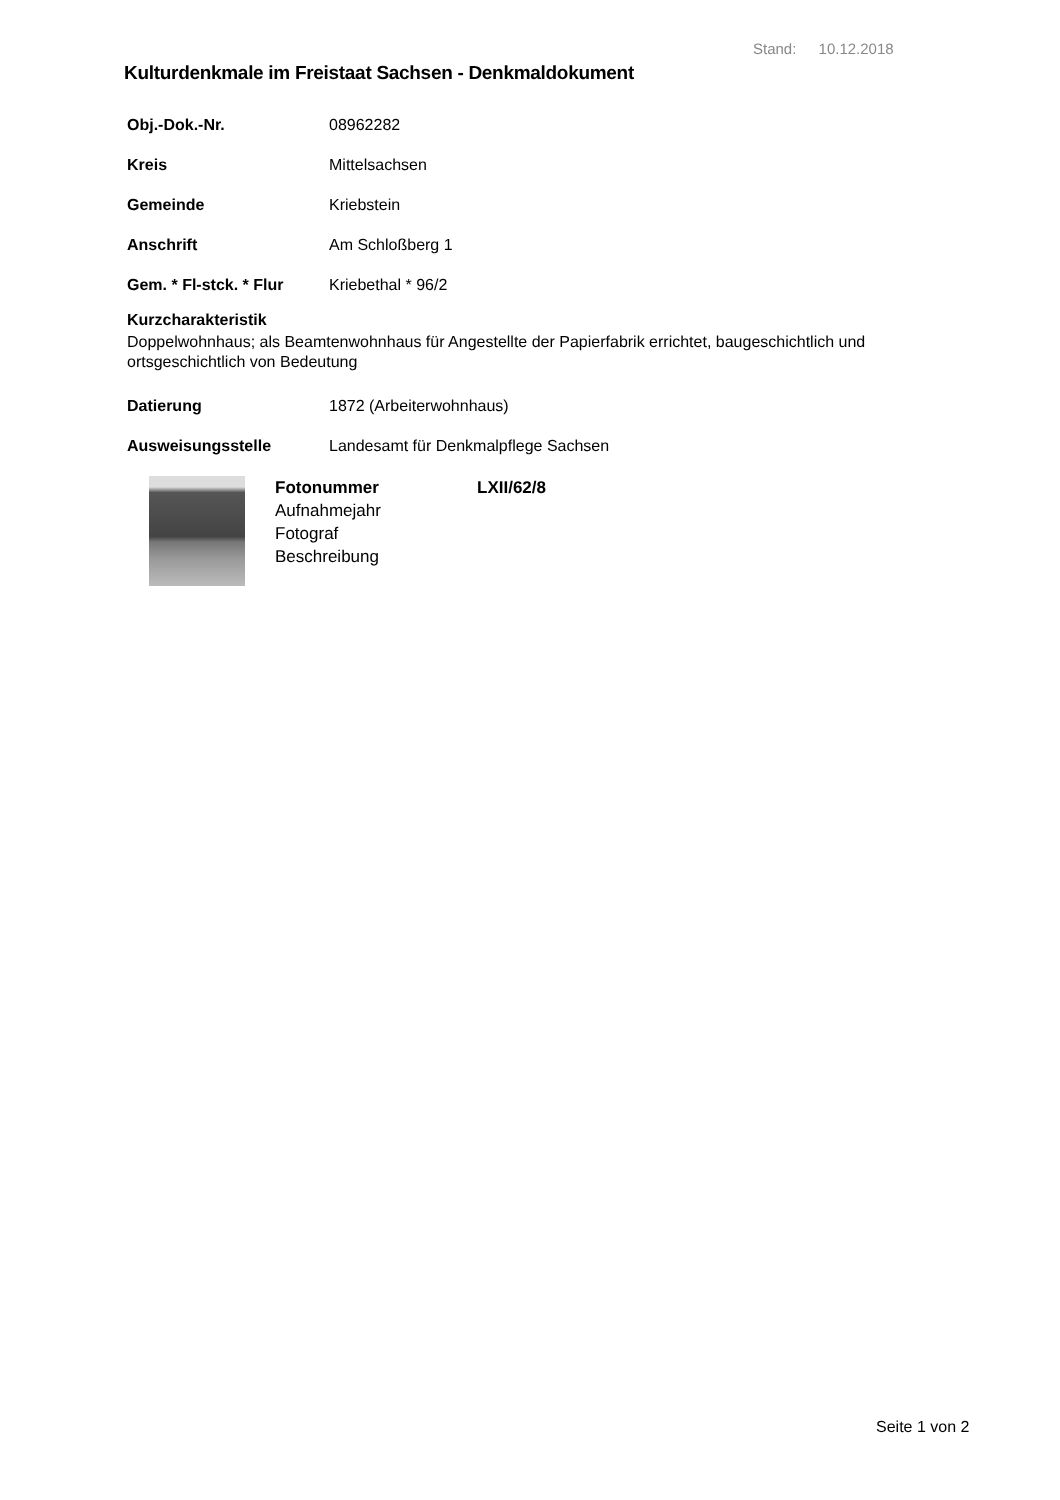Stand: 10.12.2018
Kulturdenkmale im Freistaat Sachsen - Denkmaldokument
Obj.-Dok.-Nr. 08962282
Kreis Mittelsachsen
Gemeinde Kriebstein
Anschrift Am Schloßberg 1
Gem. * Fl-stck. * Flur Kriebethal * 96/2
Kurzcharakteristik
Doppelwohnhaus; als Beamtenwohnhaus für Angestellte der Papierfabrik errichtet, baugeschichtlich und ortsgeschichtlich von Bedeutung
Datierung 1872 (Arbeiterwohnhaus)
Ausweisungsstelle Landesamt für Denkmalpflege Sachsen
Fotonummer LXII/62/8
Aufnahmejahr
Fotograf
Beschreibung
Seite 1 von 2